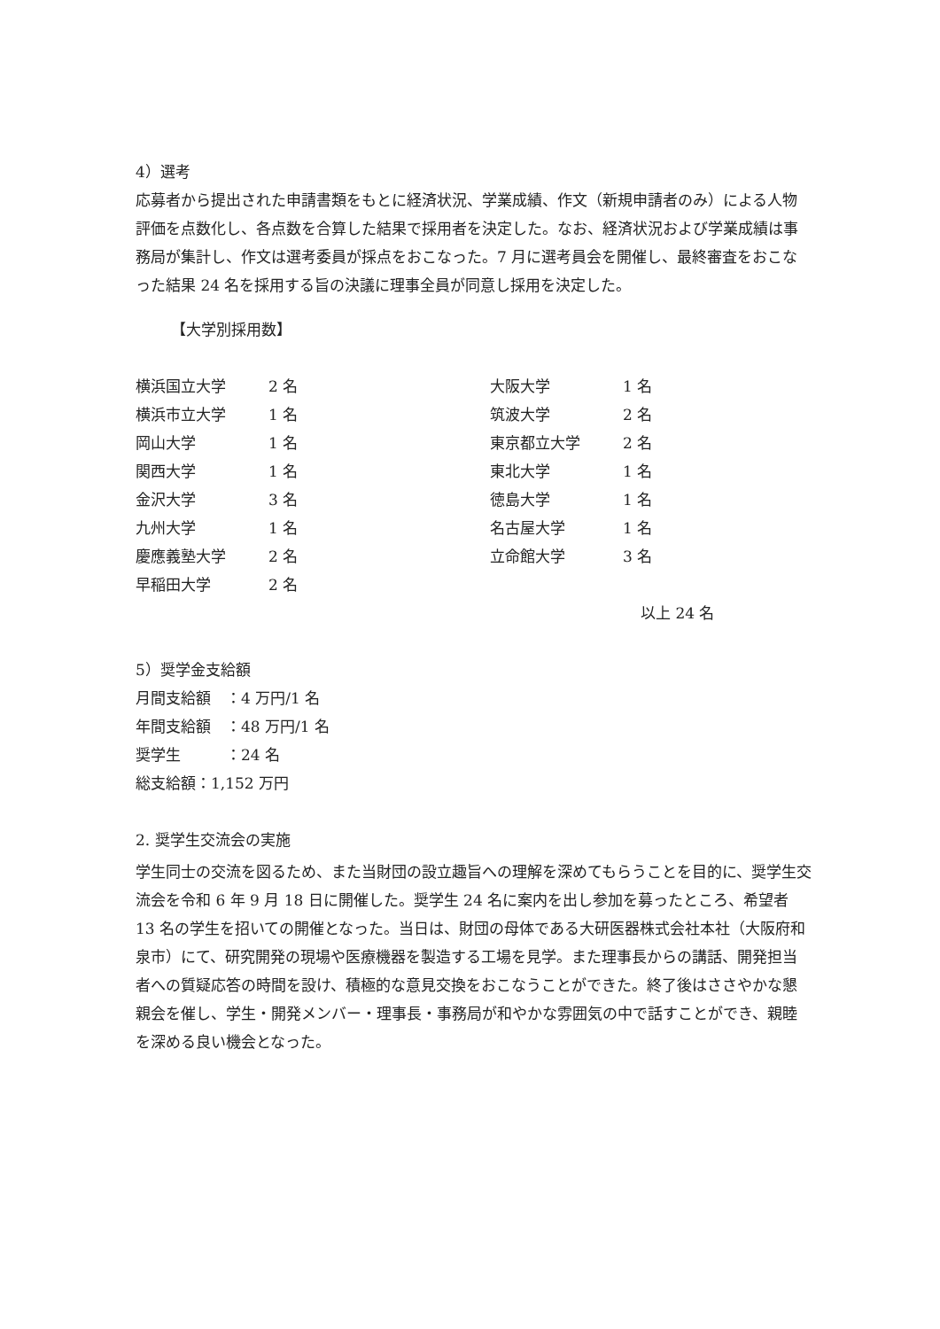4）選考
応募者から提出された申請書類をもとに経済状況、学業成績、作文（新規申請者のみ）による人物評価を点数化し、各点数を合算した結果で採用者を決定した。なお、経済状況および学業成績は事務局が集計し、作文は選考委員が採点をおこなった。7 月に選考員会を開催し、最終審査をおこなった結果 24 名を採用する旨の決議に理事全員が同意し採用を決定した。
【大学別採用数】
| 横浜国立大学 | 2 名 | 大阪大学 | 1 名 |
| 横浜市立大学 | 1 名 | 筑波大学 | 2 名 |
| 岡山大学 | 1 名 | 東京都立大学 | 2 名 |
| 関西大学 | 1 名 | 東北大学 | 1 名 |
| 金沢大学 | 3 名 | 徳島大学 | 1 名 |
| 九州大学 | 1 名 | 名古屋大学 | 1 名 |
| 慶應義塾大学 | 2 名 | 立命館大学 | 3 名 |
| 早稲田大学 | 2 名 | | |
以上 24 名
5）奨学金支給額
月間支給額　：4 万円/1 名
年間支給額　：48 万円/1 名
奨学生　　　：24 名
総支給額：1,152 万円
2. 奨学生交流会の実施
学生同士の交流を図るため、また当財団の設立趣旨への理解を深めてもらうことを目的に、奨学生交流会を令和 6 年 9 月 18 日に開催した。奨学生 24 名に案内を出し参加を募ったところ、希望者 13 名の学生を招いての開催となった。当日は、財団の母体である大研医器株式会社本社（大阪府和泉市）にて、研究開発の現場や医療機器を製造する工場を見学。また理事長からの講話、開発担当者への質疑応答の時間を設け、積極的な意見交換をおこなうことができた。終了後はささやかな懇親会を催し、学生・開発メンバー・理事長・事務局が和やかな雰囲気の中で話すことができ、親睦を深める良い機会となった。